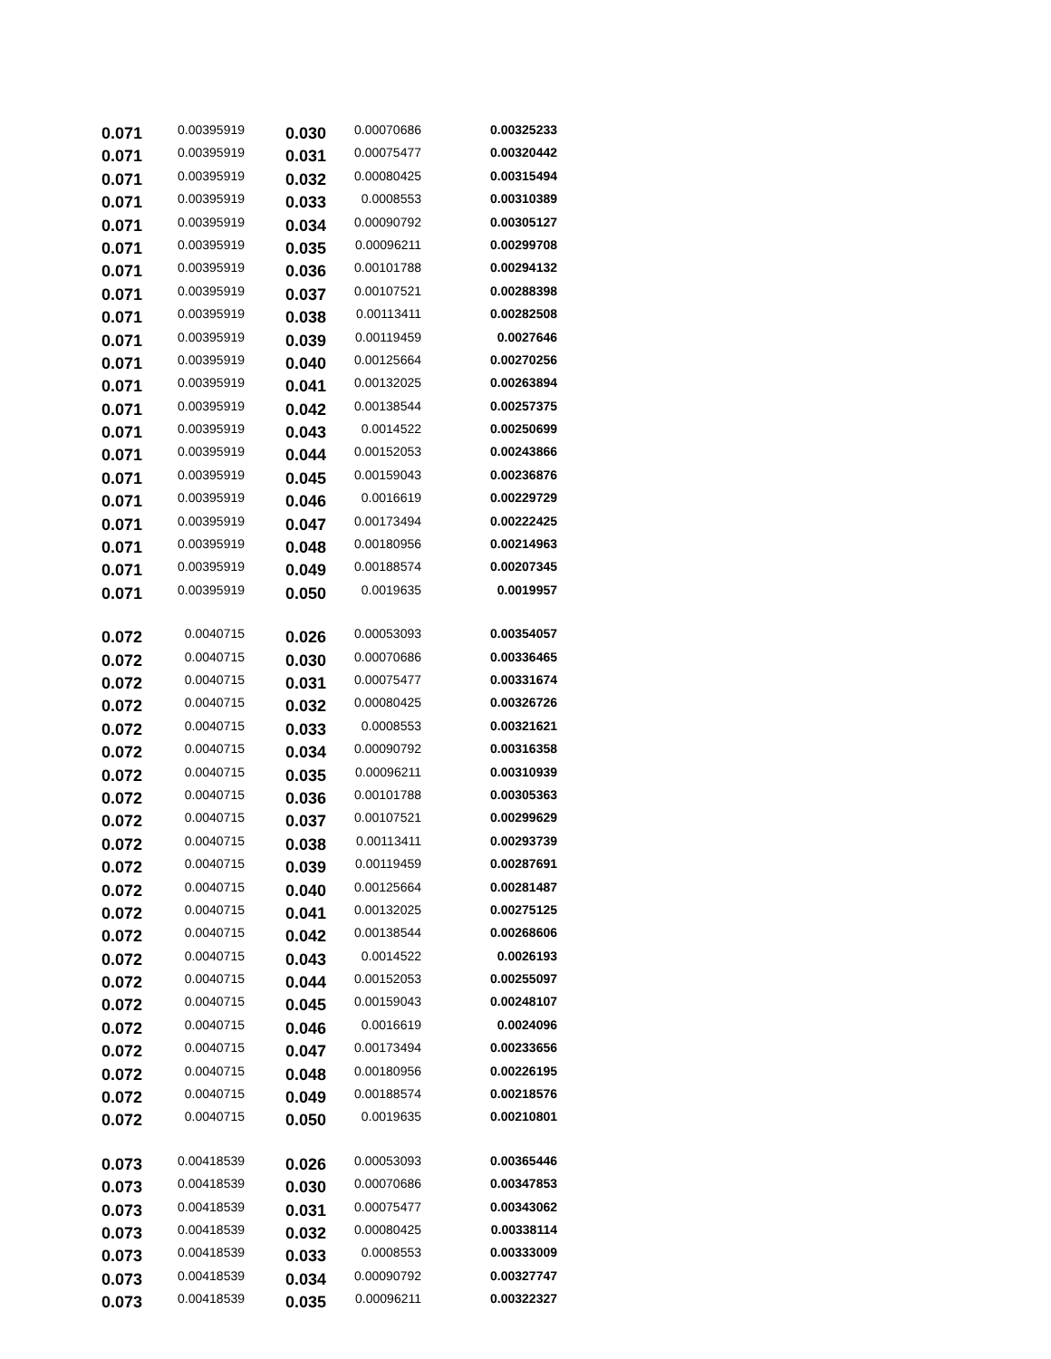| 0.071 | 0.00395919 | 0.030 | 0.00070686 | 0.00325233 |
| 0.071 | 0.00395919 | 0.031 | 0.00075477 | 0.00320442 |
| 0.071 | 0.00395919 | 0.032 | 0.00080425 | 0.00315494 |
| 0.071 | 0.00395919 | 0.033 | 0.0008553 | 0.00310389 |
| 0.071 | 0.00395919 | 0.034 | 0.00090792 | 0.00305127 |
| 0.071 | 0.00395919 | 0.035 | 0.00096211 | 0.00299708 |
| 0.071 | 0.00395919 | 0.036 | 0.00101788 | 0.00294132 |
| 0.071 | 0.00395919 | 0.037 | 0.00107521 | 0.00288398 |
| 0.071 | 0.00395919 | 0.038 | 0.00113411 | 0.00282508 |
| 0.071 | 0.00395919 | 0.039 | 0.00119459 | 0.0027646 |
| 0.071 | 0.00395919 | 0.040 | 0.00125664 | 0.00270256 |
| 0.071 | 0.00395919 | 0.041 | 0.00132025 | 0.00263894 |
| 0.071 | 0.00395919 | 0.042 | 0.00138544 | 0.00257375 |
| 0.071 | 0.00395919 | 0.043 | 0.0014522 | 0.00250699 |
| 0.071 | 0.00395919 | 0.044 | 0.00152053 | 0.00243866 |
| 0.071 | 0.00395919 | 0.045 | 0.00159043 | 0.00236876 |
| 0.071 | 0.00395919 | 0.046 | 0.0016619 | 0.00229729 |
| 0.071 | 0.00395919 | 0.047 | 0.00173494 | 0.00222425 |
| 0.071 | 0.00395919 | 0.048 | 0.00180956 | 0.00214963 |
| 0.071 | 0.00395919 | 0.049 | 0.00188574 | 0.00207345 |
| 0.071 | 0.00395919 | 0.050 | 0.0019635 | 0.0019957 |
| 0.072 | 0.0040715 | 0.026 | 0.00053093 | 0.00354057 |
| 0.072 | 0.0040715 | 0.030 | 0.00070686 | 0.00336465 |
| 0.072 | 0.0040715 | 0.031 | 0.00075477 | 0.00331674 |
| 0.072 | 0.0040715 | 0.032 | 0.00080425 | 0.00326726 |
| 0.072 | 0.0040715 | 0.033 | 0.0008553 | 0.00321621 |
| 0.072 | 0.0040715 | 0.034 | 0.00090792 | 0.00316358 |
| 0.072 | 0.0040715 | 0.035 | 0.00096211 | 0.00310939 |
| 0.072 | 0.0040715 | 0.036 | 0.00101788 | 0.00305363 |
| 0.072 | 0.0040715 | 0.037 | 0.00107521 | 0.00299629 |
| 0.072 | 0.0040715 | 0.038 | 0.00113411 | 0.00293739 |
| 0.072 | 0.0040715 | 0.039 | 0.00119459 | 0.00287691 |
| 0.072 | 0.0040715 | 0.040 | 0.00125664 | 0.00281487 |
| 0.072 | 0.0040715 | 0.041 | 0.00132025 | 0.00275125 |
| 0.072 | 0.0040715 | 0.042 | 0.00138544 | 0.00268606 |
| 0.072 | 0.0040715 | 0.043 | 0.0014522 | 0.0026193 |
| 0.072 | 0.0040715 | 0.044 | 0.00152053 | 0.00255097 |
| 0.072 | 0.0040715 | 0.045 | 0.00159043 | 0.00248107 |
| 0.072 | 0.0040715 | 0.046 | 0.0016619 | 0.0024096 |
| 0.072 | 0.0040715 | 0.047 | 0.00173494 | 0.00233656 |
| 0.072 | 0.0040715 | 0.048 | 0.00180956 | 0.00226195 |
| 0.072 | 0.0040715 | 0.049 | 0.00188574 | 0.00218576 |
| 0.072 | 0.0040715 | 0.050 | 0.0019635 | 0.00210801 |
| 0.073 | 0.00418539 | 0.026 | 0.00053093 | 0.00365446 |
| 0.073 | 0.00418539 | 0.030 | 0.00070686 | 0.00347853 |
| 0.073 | 0.00418539 | 0.031 | 0.00075477 | 0.00343062 |
| 0.073 | 0.00418539 | 0.032 | 0.00080425 | 0.00338114 |
| 0.073 | 0.00418539 | 0.033 | 0.0008553 | 0.00333009 |
| 0.073 | 0.00418539 | 0.034 | 0.00090792 | 0.00327747 |
| 0.073 | 0.00418539 | 0.035 | 0.00096211 | 0.00322327 |